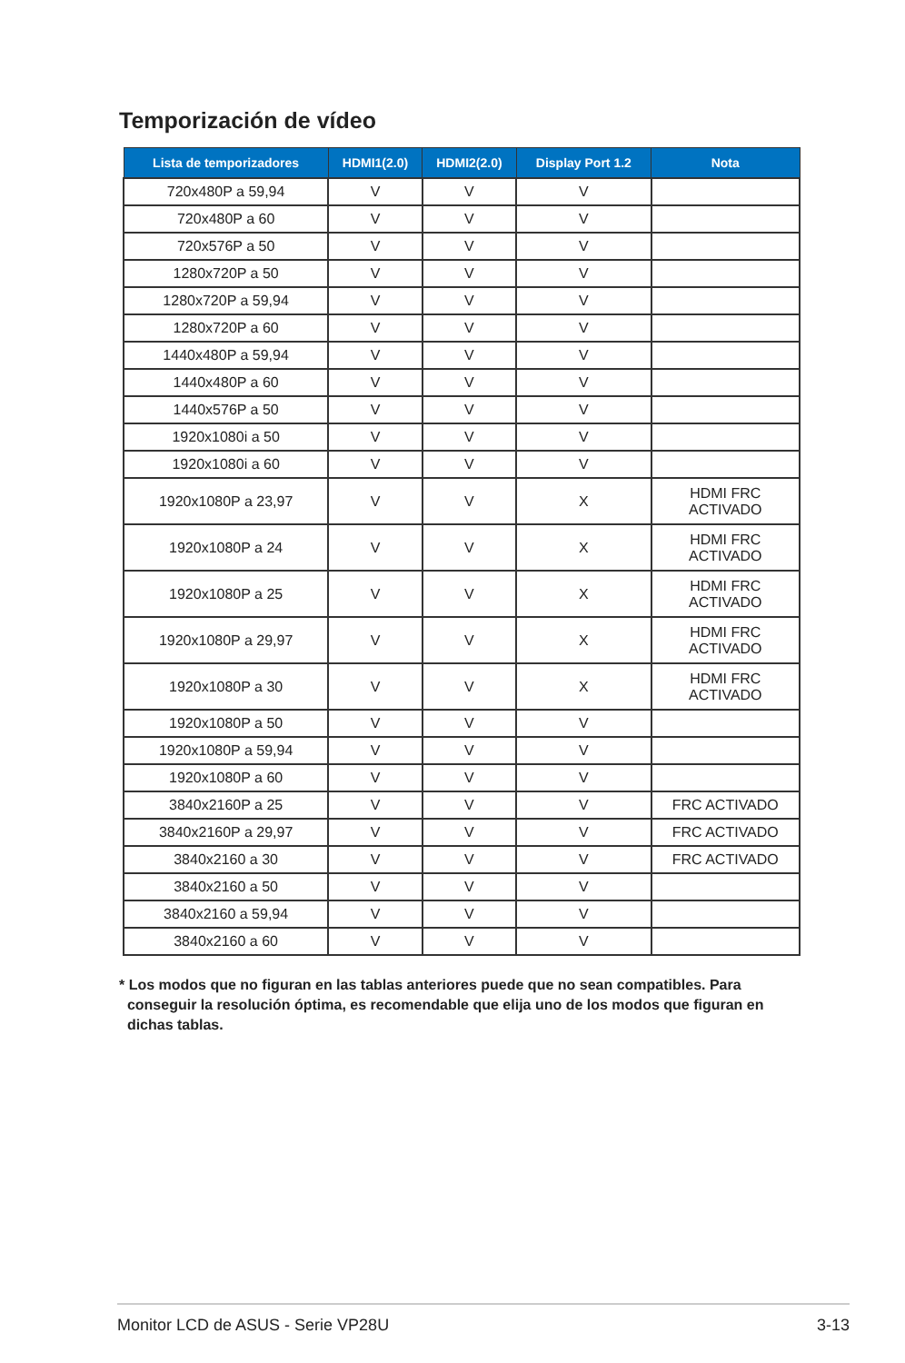Temporización de vídeo
| Lista de temporizadores | HDMI1(2.0) | HDMI2(2.0) | Display Port 1.2 | Nota |
| --- | --- | --- | --- | --- |
| 720x480P a 59,94 | V | V | V | |
| 720x480P a 60 | V | V | V | |
| 720x576P a 50 | V | V | V | |
| 1280x720P a 50 | V | V | V | |
| 1280x720P a 59,94 | V | V | V | |
| 1280x720P a 60 | V | V | V | |
| 1440x480P a 59,94 | V | V | V | |
| 1440x480P a 60 | V | V | V | |
| 1440x576P a 50 | V | V | V | |
| 1920x1080i a 50 | V | V | V | |
| 1920x1080i a 60 | V | V | V | |
| 1920x1080P a 23,97 | V | V | X | HDMI FRC ACTIVADO |
| 1920x1080P a 24 | V | V | X | HDMI FRC ACTIVADO |
| 1920x1080P a 25 | V | V | X | HDMI FRC ACTIVADO |
| 1920x1080P a 29,97 | V | V | X | HDMI FRC ACTIVADO |
| 1920x1080P a 30 | V | V | X | HDMI FRC ACTIVADO |
| 1920x1080P a 50 | V | V | V | |
| 1920x1080P a 59,94 | V | V | V | |
| 1920x1080P a 60 | V | V | V | |
| 3840x2160P a 25 | V | V | V | FRC ACTIVADO |
| 3840x2160P a 29,97 | V | V | V | FRC ACTIVADO |
| 3840x2160 a 30 | V | V | V | FRC ACTIVADO |
| 3840x2160 a 50 | V | V | V | |
| 3840x2160 a 59,94 | V | V | V | |
| 3840x2160 a 60 | V | V | V | |
* Los modos que no figuran en las tablas anteriores puede que no sean compatibles. Para
conseguir la resolución óptima, es recomendable que elija uno de los modos que figuran en
dichas tablas.
Monitor LCD de ASUS - Serie VP28U 3-13